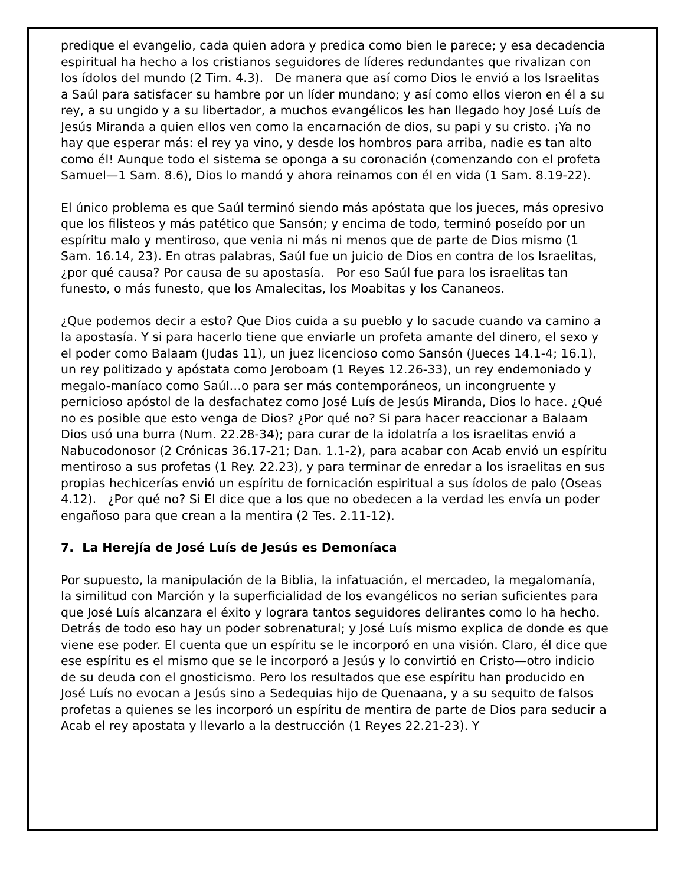predique el evangelio, cada quien adora y predica como bien le parece; y esa decadencia espiritual ha hecho a los cristianos seguidores de líderes redundantes que rivalizan con los ídolos del mundo (2 Tim. 4.3). De manera que así como Dios le envió a los Israelitas a Saúl para satisfacer su hambre por un líder mundano; y así como ellos vieron en él a su rey, a su ungido y a su libertador, a muchos evangélicos les han llegado hoy José Luís de Jesús Miranda a quien ellos ven como la encarnación de dios, su papi y su cristo. ¡Ya no hay que esperar más: el rey ya vino, y desde los hombros para arriba, nadie es tan alto como él! Aunque todo el sistema se oponga a su coronación (comenzando con el profeta Samuel—1 Sam. 8.6), Dios lo mandó y ahora reinamos con él en vida (1 Sam. 8.19-22).
El único problema es que Saúl terminó siendo más apóstata que los jueces, más opresivo que los filisteos y más patético que Sansón; y encima de todo, terminó poseído por un espíritu malo y mentiroso, que venia ni más ni menos que de parte de Dios mismo (1 Sam. 16.14, 23). En otras palabras, Saúl fue un juicio de Dios en contra de los Israelitas, ¿por qué causa? Por causa de su apostasía. Por eso Saúl fue para los israelitas tan funesto, o más funesto, que los Amalecitas, los Moabitas y los Cananeos.
¿Que podemos decir a esto? Que Dios cuida a su pueblo y lo sacude cuando va camino a la apostasía. Y si para hacerlo tiene que enviarle un profeta amante del dinero, el sexo y el poder como Balaam (Judas 11), un juez licencioso como Sansón (Jueces 14.1-4; 16.1), un rey politizado y apóstata como Jeroboam (1 Reyes 12.26-33), un rey endemoniado y megalo-maníaco como Saúl…o para ser más contemporáneos, un incongruente y pernicioso apóstol de la desfachatez como José Luís de Jesús Miranda, Dios lo hace. ¿Qué no es posible que esto venga de Dios? ¿Por qué no? Si para hacer reaccionar a Balaam Dios usó una burra (Num. 22.28-34); para curar de la idolatría a los israelitas envió a Nabucodonosor (2 Crónicas 36.17-21; Dan. 1.1-2), para acabar con Acab envió un espíritu mentiroso a sus profetas (1 Rey. 22.23), y para terminar de enredar a los israelitas en sus propias hechicerías envió un espíritu de fornicación espiritual a sus ídolos de palo (Oseas 4.12). ¿Por qué no? Si El dice que a los que no obedecen a la verdad les envía un poder engañoso para que crean a la mentira (2 Tes. 2.11-12).
7. La Herejía de José Luís de Jesús es Demoníaca
Por supuesto, la manipulación de la Biblia, la infatuación, el mercadeo, la megalomanía, la similitud con Marción y la superficialidad de los evangélicos no serian suficientes para que José Luís alcanzara el éxito y lograra tantos seguidores delirantes como lo ha hecho. Detrás de todo eso hay un poder sobrenatural; y José Luís mismo explica de donde es que viene ese poder. El cuenta que un espíritu se le incorporó en una visión. Claro, él dice que ese espíritu es el mismo que se le incorporó a Jesús y lo convirtió en Cristo—otro indicio de su deuda con el gnosticismo. Pero los resultados que ese espíritu han producido en José Luís no evocan a Jesús sino a Sedequias hijo de Quenaana, y a su sequito de falsos profetas a quienes se les incorporó un espíritu de mentira de parte de Dios para seducir a Acab el rey apostata y llevarlo a la destrucción (1 Reyes 22.21-23). Y